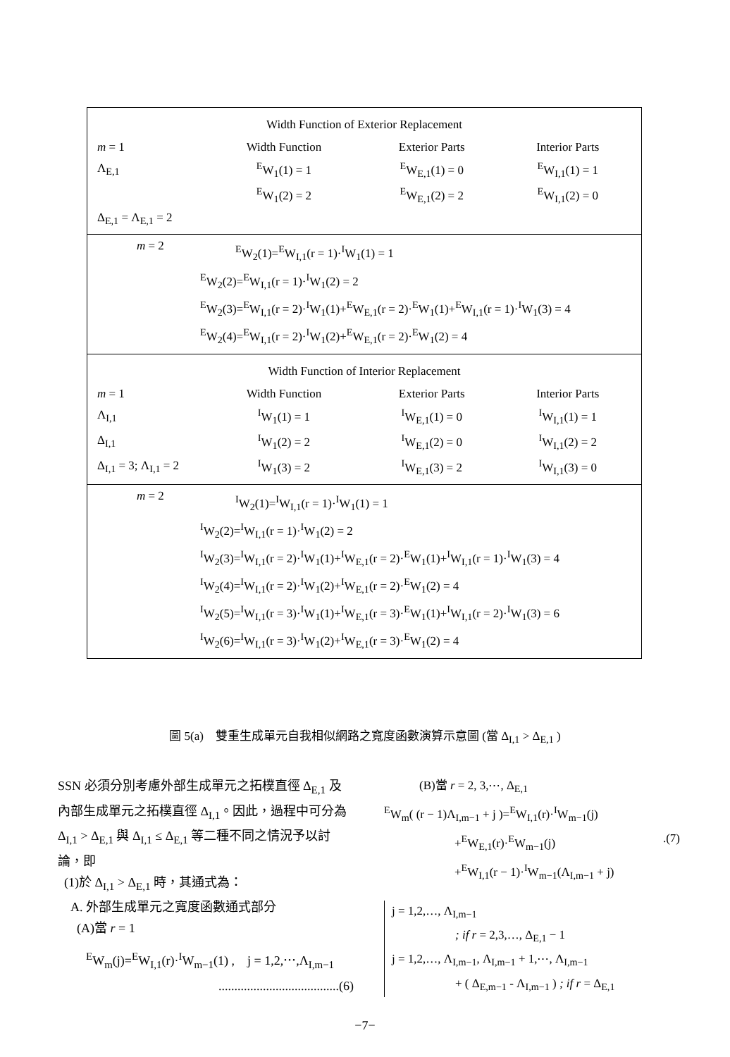Width Function of Exterior Replacement
| m = 1 | Width Function | Exterior Parts | Interior Parts |
| Λ<sub>E,1</sub> | <sup>E</sup>W<sub>1</sub>(1) = 1 | <sup>E</sup>W<sub>E,1</sub>(1) = 0 | <sup>E</sup>W<sub>I,1</sub>(1) = 1 |
| | <sup>E</sup>W<sub>1</sub>(2) = 2 | <sup>E</sup>W<sub>E,1</sub>(2) = 2 | <sup>E</sup>W<sub>I,1</sub>(2) = 0 |
| Δ<sub>E,1</sub> = Λ<sub>E,1</sub> = 2 | | | |
m = 2
<sup>E</sup>W<sub>2</sub>(1)=<sup>E</sup>W<sub>I,1</sub>(r = 1)·<sup>I</sup>W<sub>1</sub>(1) = 1
<sup>E</sup>W<sub>2</sub>(2)=<sup>E</sup>W<sub>I,1</sub>(r = 1)·<sup>I</sup>W<sub>1</sub>(2) = 2
<sup>E</sup>W<sub>2</sub>(3)=<sup>E</sup>W<sub>I,1</sub>(r = 2)·<sup>I</sup>W<sub>1</sub>(1)+<sup>E</sup>W<sub>E,1</sub>(r = 2)·<sup>E</sup>W<sub>1</sub>(1)+<sup>E</sup>W<sub>I,1</sub>(r = 1)·<sup>I</sup>W<sub>1</sub>(3) = 4
<sup>E</sup>W<sub>2</sub>(4)=<sup>E</sup>W<sub>I,1</sub>(r = 2)·<sup>I</sup>W<sub>1</sub>(2)+<sup>E</sup>W<sub>E,1</sub>(r = 2)·<sup>E</sup>W<sub>1</sub>(2) = 4
Width Function of Interior Replacement
| m = 1 | Width Function | Exterior Parts | Interior Parts |
| Λ<sub>I,1</sub> | <sup>I</sup>W<sub>1</sub>(1) = 1 | <sup>I</sup>W<sub>E,1</sub>(1) = 0 | <sup>I</sup>W<sub>I,1</sub>(1) = 1 |
| Δ<sub>I,1</sub> | <sup>I</sup>W<sub>1</sub>(2) = 2 | <sup>I</sup>W<sub>E,1</sub>(2) = 0 | <sup>I</sup>W<sub>I,1</sub>(2) = 2 |
| Δ<sub>I,1</sub> = 3; Λ<sub>I,1</sub> = 2 | <sup>I</sup>W<sub>1</sub>(3) = 2 | <sup>I</sup>W<sub>E,1</sub>(3) = 2 | <sup>I</sup>W<sub>I,1</sub>(3) = 0 |
m = 2
<sup>I</sup>W<sub>2</sub>(1)=<sup>I</sup>W<sub>I,1</sub>(r = 1)·<sup>I</sup>W<sub>1</sub>(1) = 1
<sup>I</sup>W<sub>2</sub>(2)=<sup>I</sup>W<sub>I,1</sub>(r = 1)·<sup>I</sup>W<sub>1</sub>(2) = 2
<sup>I</sup>W<sub>2</sub>(3)=<sup>I</sup>W<sub>I,1</sub>(r = 2)·<sup>I</sup>W<sub>1</sub>(1)+<sup>I</sup>W<sub>E,1</sub>(r = 2)·<sup>E</sup>W<sub>1</sub>(1)+<sup>I</sup>W<sub>I,1</sub>(r = 1)·<sup>I</sup>W<sub>1</sub>(3) = 4
<sup>I</sup>W<sub>2</sub>(4)=<sup>I</sup>W<sub>I,1</sub>(r = 2)·<sup>I</sup>W<sub>1</sub>(2)+<sup>I</sup>W<sub>E,1</sub>(r = 2)·<sup>E</sup>W<sub>1</sub>(2) = 4
<sup>I</sup>W<sub>2</sub>(5)=<sup>I</sup>W<sub>I,1</sub>(r = 3)·<sup>I</sup>W<sub>1</sub>(1)+<sup>I</sup>W<sub>E,1</sub>(r = 3)·<sup>E</sup>W<sub>1</sub>(1)+<sup>I</sup>W<sub>I,1</sub>(r = 2)·<sup>I</sup>W<sub>1</sub>(3) = 6
<sup>I</sup>W<sub>2</sub>(6)=<sup>I</sup>W<sub>I,1</sub>(r = 3)·<sup>I</sup>W<sub>1</sub>(2)+<sup>I</sup>W<sub>E,1</sub>(r = 3)·<sup>E</sup>W<sub>1</sub>(2) = 4
圖 5(a)　雙重生成單元自我相似網路之寬度函數演算示意圖 (當 Δ<sub>I,1</sub> > Δ<sub>E,1</sub> )
SSN 必須分別考慮外部生成單元之拓樸直徑 Δ<sub>E,1</sub> 及內部生成單元之拓樸直徑 Δ<sub>I,1</sub>。因此，過程中可分為 Δ<sub>I,1</sub> > Δ<sub>E,1</sub> 與 Δ<sub>I,1</sub> ≤ Δ<sub>E,1</sub> 等二種不同之情況予以討論，即
(1)於 Δ<sub>I,1</sub> > Δ<sub>E,1</sub> 時，其通式為：
A. 外部生成單元之寬度函數通式部分
(A)當 r = 1
<sup>E</sup>W<sub>m</sub>(j)=<sup>E</sup>W<sub>I,1</sub>(r)·<sup>I</sup>W<sub>m−1</sub>(1) ,　j = 1,2,⋯,Λ<sub>I,m−1</sub>
......................................(6)
(B)當 r = 2, 3,⋯, Δ<sub>E,1</sub>
<sup>E</sup>W<sub>m</sub>( (r − 1)Λ<sub>I,m−1</sub> + j )=<sup>E</sup>W<sub>I,1</sub>(r)·<sup>I</sup>W<sub>m−1</sub>(j)
+<sup>E</sup>W<sub>E,1</sub>(r)·<sup>E</sup>W<sub>m−1</sub>(j).(7)
+<sup>E</sup>W<sub>I,1</sub>(r − 1)·<sup>I</sup>W<sub>m−1</sub>(Λ<sub>I,m−1</sub> + j)
j = 1,2,…, Λ<sub>I,m−1</sub>
; if r = 2,3,…, Δ<sub>E,1</sub> − 1
j = 1,2,…, Λ<sub>I,m−1</sub>, Λ<sub>I,m−1</sub> + 1,⋯, Λ<sub>I,m−1</sub>
+ ( Δ<sub>E,m−1</sub> - Λ<sub>I,m−1</sub> ) ; if r = Δ<sub>E,1</sub>
−7−